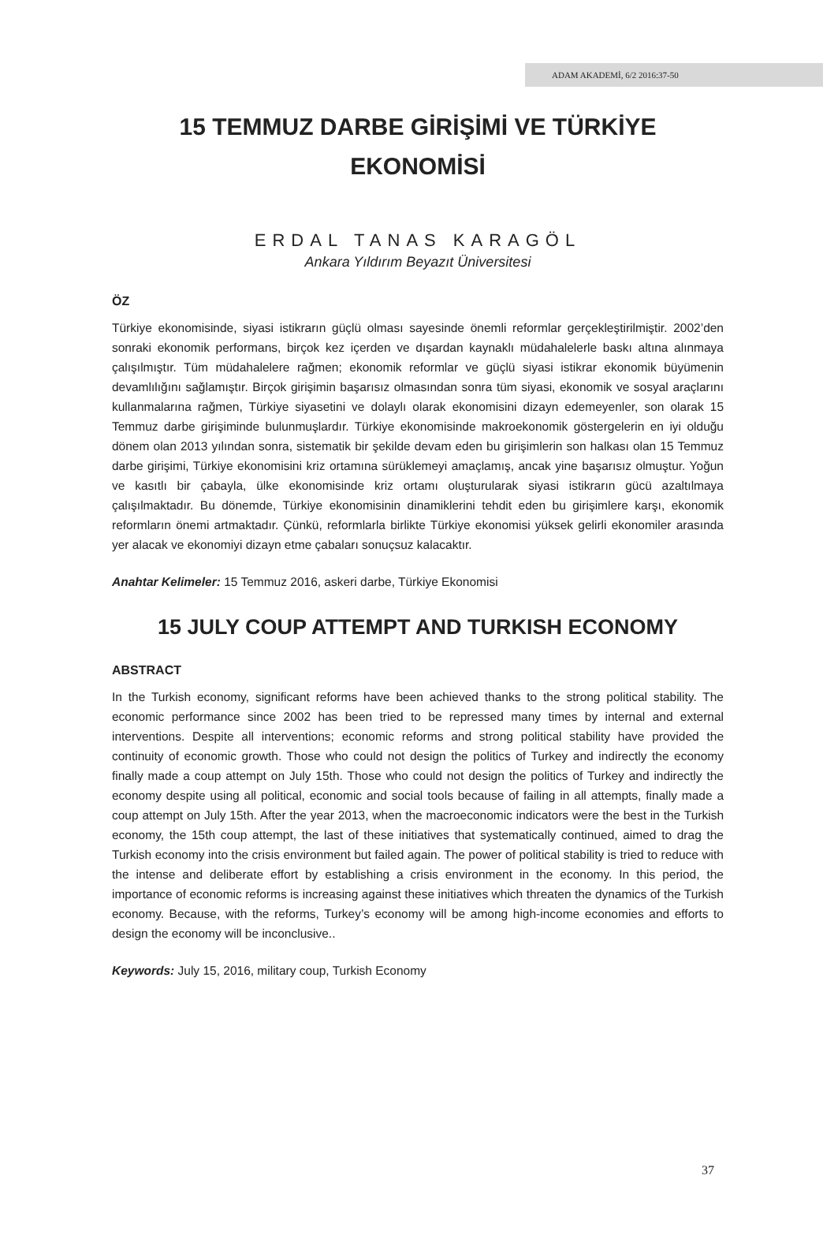ADAM AKADEMİ, 6/2 2016:37-50
15 TEMMUZ DARBE GİRİŞİMİ VE TÜRKİYE
EKONOMİSİ
ERDAL TANAS KARAGÖL
Ankara Yıldırım Beyazıt Üniversitesi
ÖZ
Türkiye ekonomisinde, siyasi istikrarın güçlü olması sayesinde önemli reformlar gerçekleştirilmiştir. 2002’den sonraki ekonomik performans, birçok kez içerden ve dışardan kaynaklı müdahalelerle baskı altına alınmaya çalışılmıştır. Tüm müdahalelere rağmen; ekonomik reformlar ve güçlü siyasi istikrar ekonomik büyümenin devamlılığını sağlamıştır. Birçok girişimin başarısız olmasından sonra tüm siyasi, ekonomik ve sosyal araçlarını kullanmalarına rağmen, Türkiye siyasetini ve dolaylı olarak ekonomisini dizayn edemeyenler, son olarak 15 Temmuz darbe girişiminde bulunmuşlardır. Türkiye ekonomisinde makroekonomik göstergelerin en iyi olduğu dönem olan 2013 yılından sonra, sistematik bir şekilde devam eden bu girişimlerin son halkası olan 15 Temmuz darbe girişimi, Türkiye ekonomisini kriz ortamına sürüklemeyi amaçlamış, ancak yine başarısız olmuştur. Yoğun ve kasıtlı bir çabayla, ülke ekonomisinde kriz ortamı oluşturularak siyasi istikrarın gücü azaltılmaya çalışılmaktadır. Bu dönemde, Türkiye ekonomisinin dinamiklerini tehdit eden bu girişimlere karşı, ekonomik reformların önemi artmaktadır. Çünkü, reformlarla birlikte Türkiye ekonomisi yüksek gelirli ekonomiler arasında yer alacak ve ekonomiyi dizayn etme çabaları sonuçsuz kalacaktır.
Anahtar Kelimeler: 15 Temmuz 2016, askeri darbe, Türkiye Ekonomisi
15 JULY COUP ATTEMPT AND TURKISH ECONOMY
ABSTRACT
In the Turkish economy, significant reforms have been achieved thanks to the strong political stability. The economic performance since 2002 has been tried to be repressed many times by internal and external interventions. Despite all interventions; economic reforms and strong political stability have provided the continuity of economic growth. Those who could not design the politics of Turkey and indirectly the economy finally made a coup attempt on July 15th. Those who could not design the politics of Turkey and indirectly the economy despite using all political, economic and social tools because of failing in all attempts, finally made a coup attempt on July 15th. After the year 2013, when the macroeconomic indicators were the best in the Turkish economy, the 15th coup attempt, the last of these initiatives that systematically continued, aimed to drag the Turkish economy into the crisis environment but failed again. The power of political stability is tried to reduce with the intense and deliberate effort by establishing a crisis environment in the economy. In this period, the importance of economic reforms is increasing against these initiatives which threaten the dynamics of the Turkish economy. Because, with the reforms, Turkey’s economy will be among high-income economies and efforts to design the economy will be inconclusive..
Keywords: July 15, 2016, military coup, Turkish Economy
37